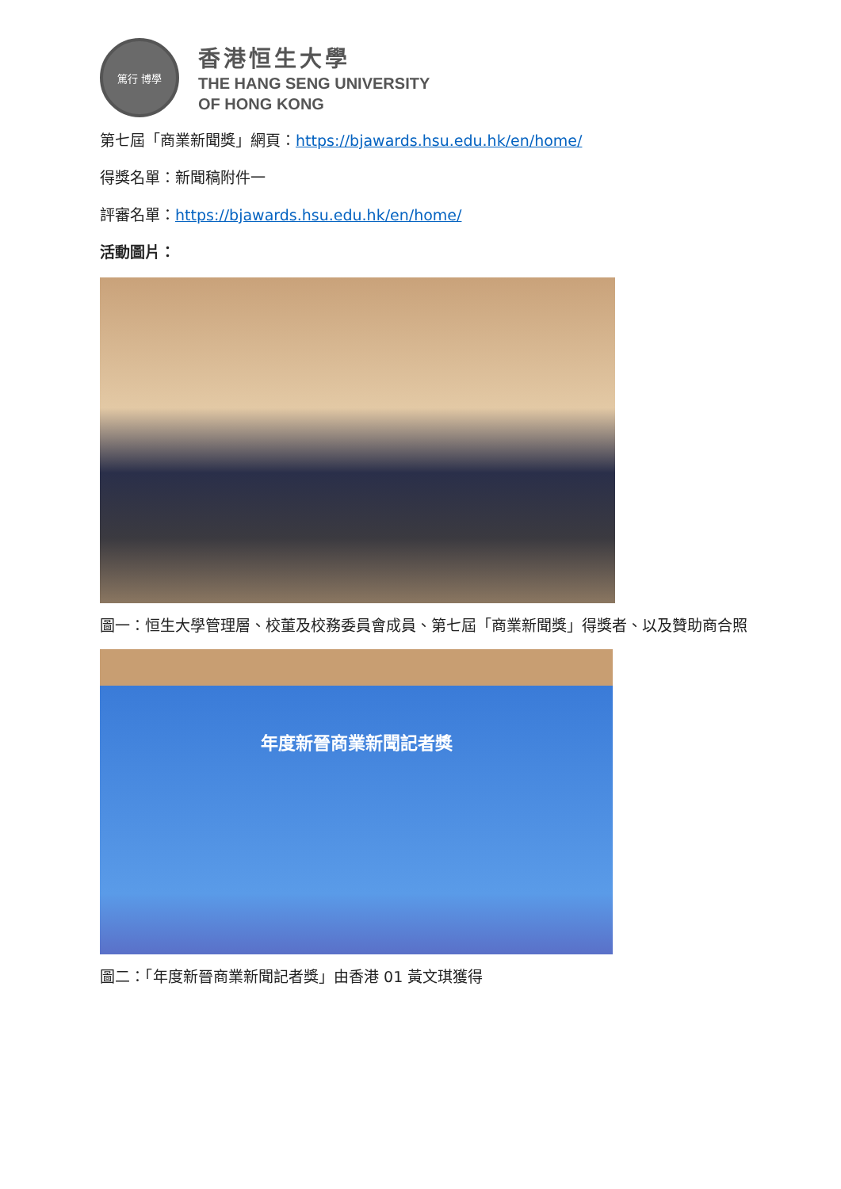篤行 博學
香港恒生大學
THE HANG SENG UNIVERSITY
OF HONG KONG
第七屆「商業新聞獎」網頁：https://bjawards.hsu.edu.hk/en/home/
得獎名單：新聞稿附件一
評審名單：https://bjawards.hsu.edu.hk/en/home/
活動圖片：
圖一：恒生大學管理層、校董及校務委員會成員、第七屆「商業新聞獎」得獎者、以及贊助商合照
年度新晉商業新聞記者獎
圖二：「年度新晉商業新聞記者獎」由香港 01 黃文琪獲得